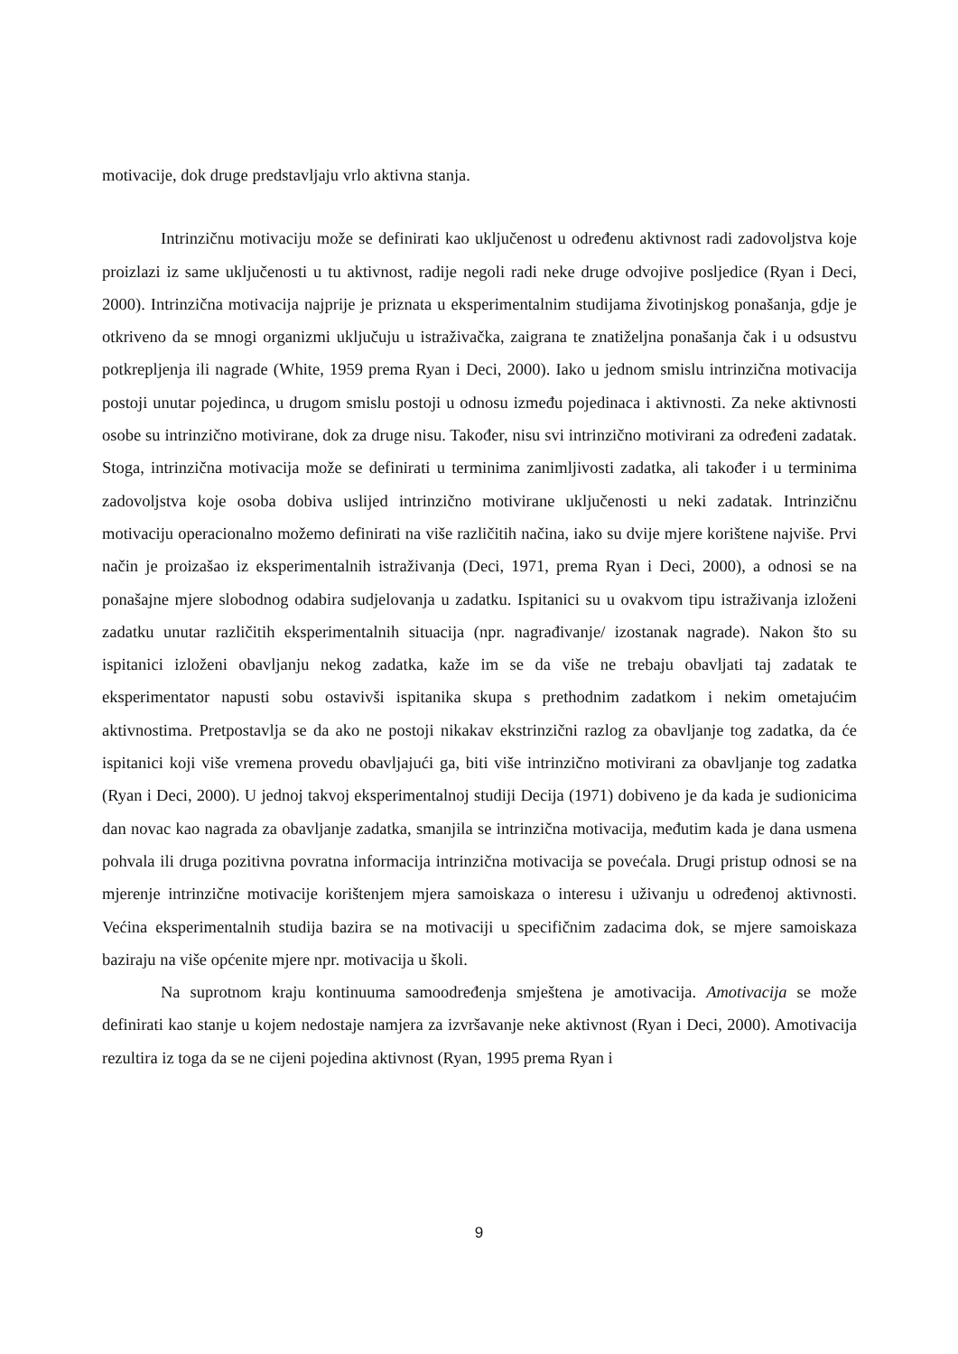motivacije, dok druge predstavljaju vrlo aktivna stanja.
Intrinzičnu motivaciju može se definirati kao uključenost u određenu aktivnost radi zadovoljstva koje proizlazi iz same uključenosti u tu aktivnost, radije negoli radi neke druge odvojive posljedice (Ryan i Deci, 2000). Intrinzična motivacija najprije je priznata u eksperimentalnim studijama životinjskog ponašanja, gdje je otkriveno da se mnogi organizmi uključuju u istraživačka, zaigrana te znatiželjna ponašanja čak i u odsustvu potkrepljenja ili nagrade (White, 1959 prema Ryan i Deci, 2000). Iako u jednom smislu intrinzična motivacija postoji unutar pojedinca, u drugom smislu postoji u odnosu između pojedinaca i aktivnosti. Za neke aktivnosti osobe su intrinzično motivirane, dok za druge nisu. Također, nisu svi intrinzično motivirani za određeni zadatak. Stoga, intrinzična motivacija može se definirati u terminima zanimljivosti zadatka, ali također i u terminima zadovoljstva koje osoba dobiva uslijed intrinzično motivirane uključenosti u neki zadatak. Intrinzičnu motivaciju operacionalno možemo definirati na više različitih načina, iako su dvije mjere korištene najviše. Prvi način je proizašao iz eksperimentalnih istraživanja (Deci, 1971, prema Ryan i Deci, 2000), a odnosi se na ponašajne mjere slobodnog odabira sudjelovanja u zadatku. Ispitanici su u ovakvom tipu istraživanja izloženi zadatku unutar različitih eksperimentalnih situacija (npr. nagrađivanje/ izostanak nagrade). Nakon što su ispitanici izloženi obavljanju nekog zadatka, kaže im se da više ne trebaju obavljati taj zadatak te eksperimentator napusti sobu ostavivši ispitanika skupa s prethodnim zadatkom i nekim ometajućim aktivnostima. Pretpostavlja se da ako ne postoji nikakav ekstrinzični razlog za obavljanje tog zadatka, da će ispitanici koji više vremena provedu obavljajući ga, biti više intrinzično motivirani za obavljanje tog zadatka (Ryan i Deci, 2000). U jednoj takvoj eksperimentalnoj studiji Decija (1971) dobiveno je da kada je sudionicima dan novac kao nagrada za obavljanje zadatka, smanjila se intrinzična motivacija, međutim kada je dana usmena pohvala ili druga pozitivna povratna informacija intrinzična motivacija se povećala. Drugi pristup odnosi se na mjerenje intrinzične motivacije korištenjem mjera samoiskaza o interesu i uživanju u određenoj aktivnosti. Većina eksperimentalnih studija bazira se na motivaciji u specifičnim zadacima dok, se mjere samoiskaza baziraju na više općenite mjere npr. motivacija u školi.
Na suprotnom kraju kontinuuma samoodređenja smještena je amotivacija. Amotivacija se može definirati kao stanje u kojem nedostaje namjera za izvršavanje neke aktivnost (Ryan i Deci, 2000). Amotivacija rezultira iz toga da se ne cijeni pojedina aktivnost (Ryan, 1995 prema Ryan i
9